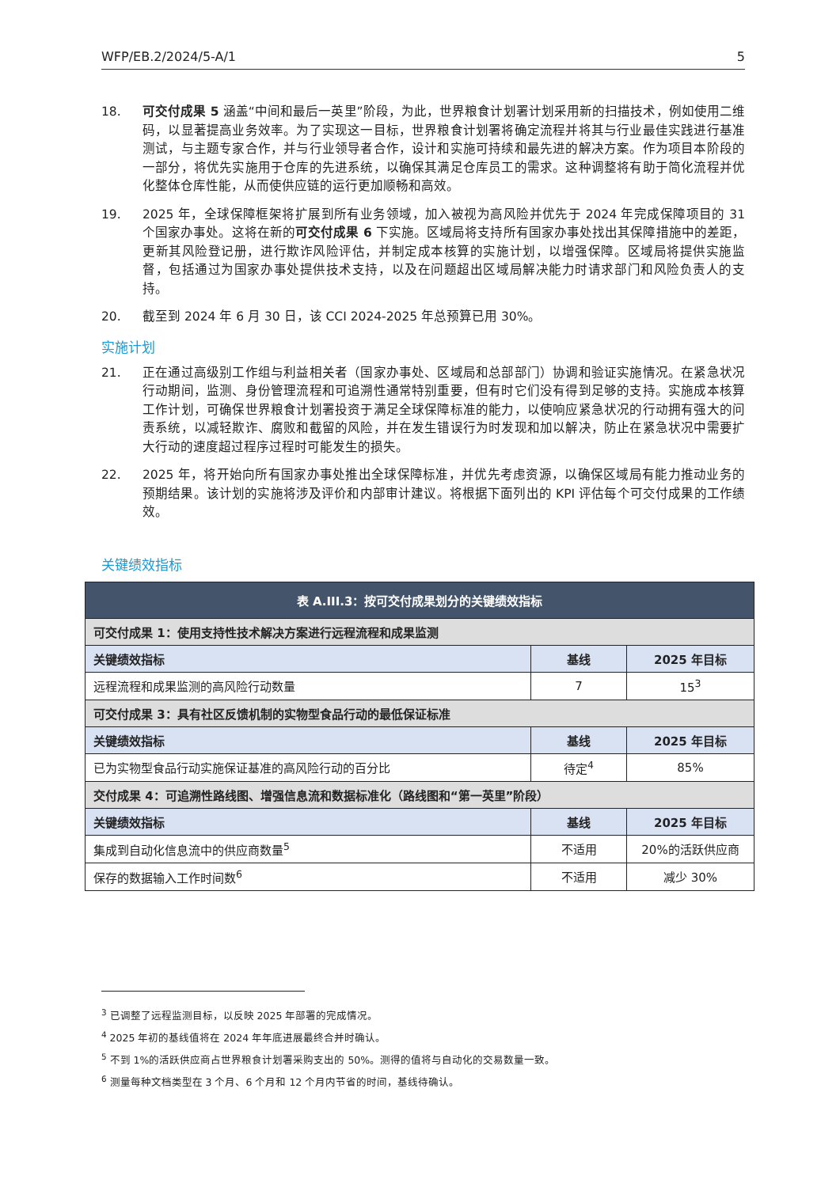WFP/EB.2/2024/5-A/1 5
18. 可交付成果 5 涵盖“中间和最后一英里”阶段，为此，世界粮食计划署计划采用新的扫描技术，例如使用二维码，以显著提高业务效率。为了实现这一目标，世界粮食计划署将确定流程并将其与行业最佳实践进行基准测试，与主题专家合作，并与行业领导者合作，设计和实施可持续和最先进的解决方案。作为项目本阶段的一部分，将优先实施用于仓库的先进系统，以确保其满足仓库员工的需求。这种调整将有助于简化流程并优化整体仓库性能，从而使供应链的运行更加顺畅和高效。
19. 2025 年，全球保障框架将扩展到所有业务领域，加入被视为高风险并优先于 2024 年完成保障项目的 31 个国家办事处。这将在新的可交付成果 6 下实施。区域局将支持所有国家办事处找出其保障措施中的差距，更新其风险登记册，进行欺诈风险评估，并制定成本核算的实施计划，以增强保障。区域局将提供实施监督，包括通过为国家办事处提供技术支持，以及在问题超出区域局解决能力时请求部门和风险负责人的支持。
20. 截至到 2024 年 6 月 30 日，该 CCI 2024-2025 年总预算已用 30%。
实施计划
21. 正在通过高级别工作组与利益相关者（国家办事处、区域局和总部部门）协调和验证实施情况。在紧急状况行动期间，监测、身份管理流程和可追溯性通常特别重要，但有时它们没有得到足够的支持。实施成本核算工作计划，可确保世界粮食计划署投资于满足全球保障标准的能力，以使响应紧急状况的行动拥有强大的问责系统，以减轻欺诈、腐败和截留的风险，并在发生错误行为时发现和加以解决，防止在紧急状况中需要扩大行动的速度超过程序过程时可能发生的损失。
22. 2025 年，将开始向所有国家办事处推出全球保障标准，并优先考虑资源，以确保区域局有能力推动业务的预期结果。该计划的实施将涉及评价和内部审计建议。将根据下面列出的 KPI 评估每个可交付成果的工作绩效。
关键绩效指标
| 表 A.III.3：按可交付成果划分的关键绩效指标 | | |
| 可交付成果 1：使用支持性技术解决方案进行远程流程和成果监测 | | |
| 关键绩效指标 | 基线 | 2025 年目标 |
| 远程流程和成果监测的高风险行动数量 | 7 | 15<sup>3</sup> |
| 可交付成果 3：具有社区反馈机制的实物型食品行动的最低保证标准 | | |
| 关键绩效指标 | 基线 | 2025 年目标 |
| 已为实物型食品行动实施保证基准的高风险行动的百分比 | 待定<sup>4</sup> | 85% |
| 交付成果 4：可追溯性路线图、增强信息流和数据标准化（路线图和“第一英里”阶段） | | |
| 关键绩效指标 | 基线 | 2025 年目标 |
| 集成到自动化信息流中的供应商数量<sup>5</sup> | 不适用 | 20%的活跃供应商 |
| 保存的数据输入工作时间数<sup>6</sup> | 不适用 | 减少 30% |
<sup>3</sup> 已调整了远程监测目标，以反映 2025 年部署的完成情况。
<sup>4</sup> 2025 年初的基线值将在 2024 年年底进展最终合并时确认。
<sup>5</sup> 不到 1%的活跃供应商占世界粮食计划署采购支出的 50%。测得的值将与自动化的交易数量一致。
<sup>6</sup> 测量每种文档类型在 3 个月、6 个月和 12 个月内节省的时间，基线待确认。